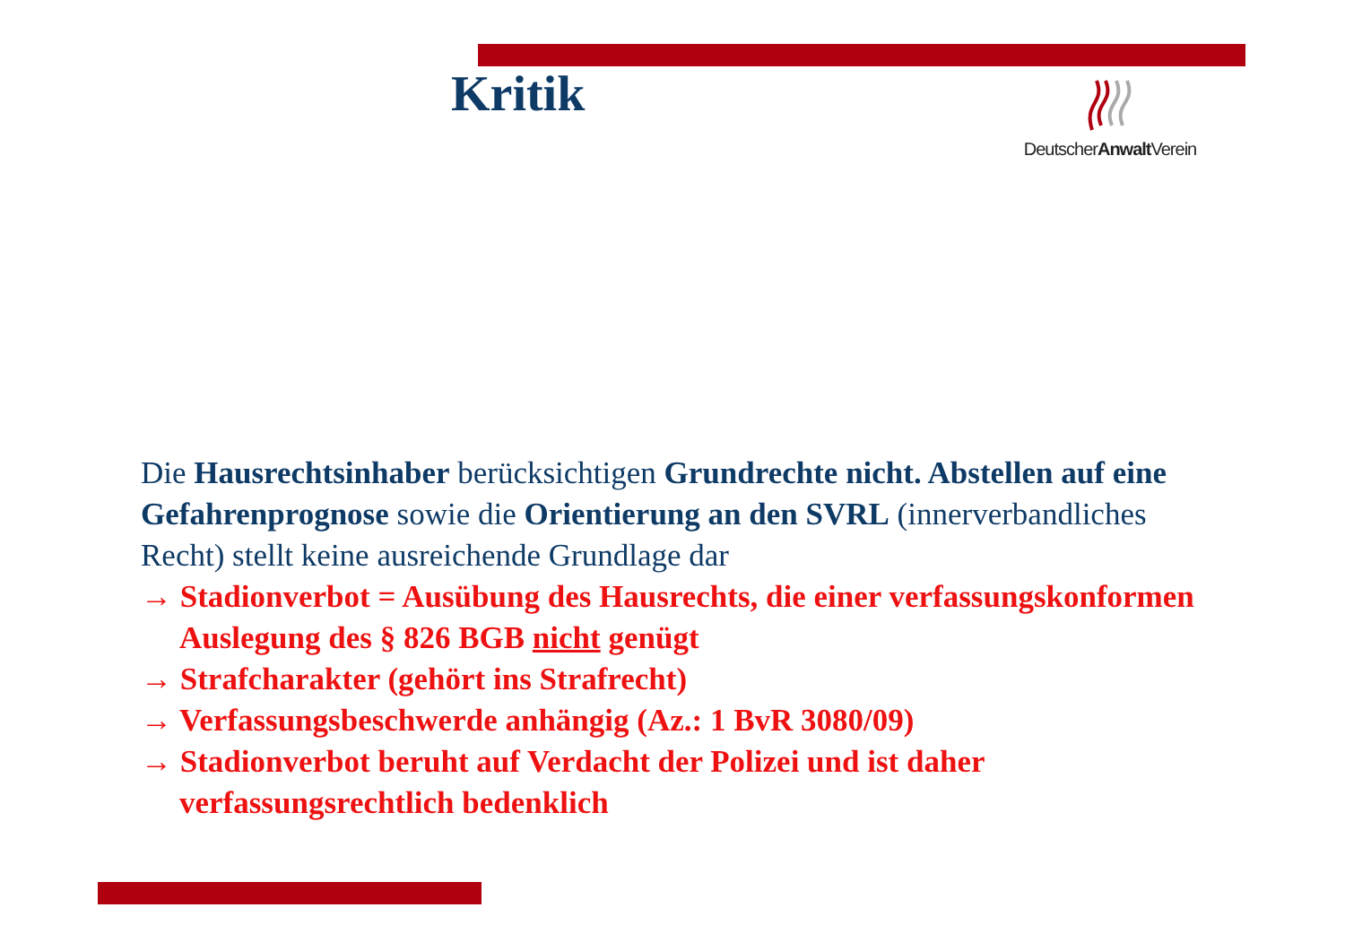Kritik
DeutscherAnwalt Verein
Die Hausrechtsinhaber berücksichtigen Grundrechte nicht. Abstellen auf eine Gefahrenprognose sowie die Orientierung an den SVRL (innerverbandliches Recht) stellt keine ausreichende Grundlage dar
→ Stadionverbot = Ausübung des Hausrechts, die einer verfassungskonformen Auslegung des § 826 BGB nicht genügt
→ Strafcharakter (gehört ins Strafrecht)
→ Verfassungsbeschwerde anhängig (Az.: 1 BvR 3080/09)
→ Stadionverbot beruht auf Verdacht der Polizei und ist daher verfassungsrechtlich bedenklich